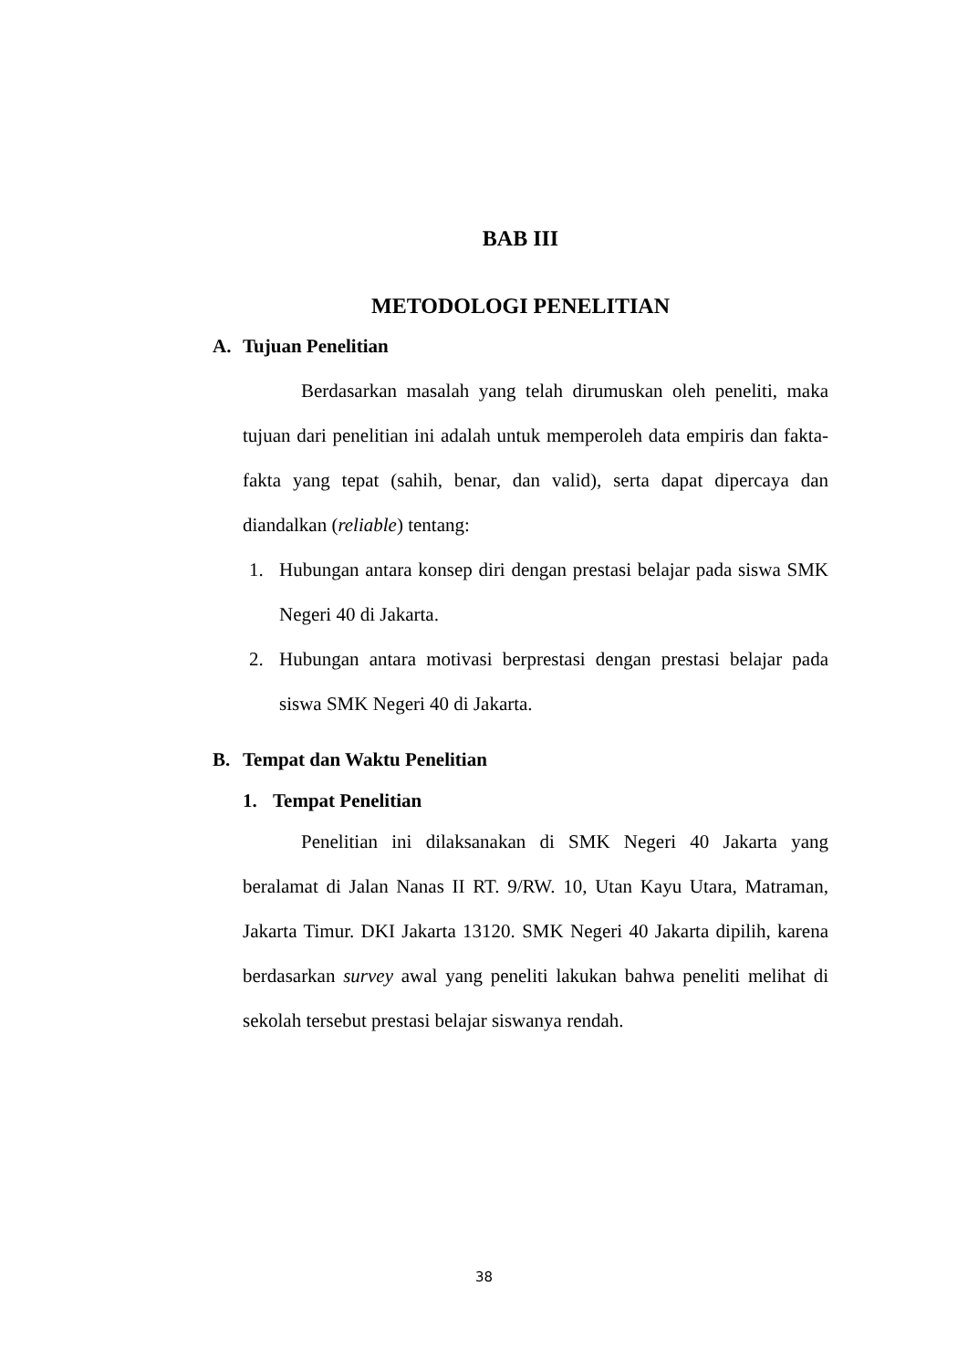BAB III
METODOLOGI PENELITIAN
A. Tujuan Penelitian
Berdasarkan masalah yang telah dirumuskan oleh peneliti, maka tujuan dari penelitian ini adalah untuk memperoleh data empiris dan fakta-fakta yang tepat (sahih, benar, dan valid), serta dapat dipercaya dan diandalkan (reliable) tentang:
1. Hubungan antara konsep diri dengan prestasi belajar pada siswa SMK Negeri 40 di Jakarta.
2. Hubungan antara motivasi berprestasi dengan prestasi belajar pada siswa SMK Negeri 40 di Jakarta.
B. Tempat dan Waktu Penelitian
1. Tempat Penelitian
Penelitian ini dilaksanakan di SMK Negeri 40 Jakarta yang beralamat di Jalan Nanas II RT. 9/RW. 10, Utan Kayu Utara, Matraman, Jakarta Timur. DKI Jakarta 13120. SMK Negeri 40 Jakarta dipilih, karena berdasarkan survey awal yang peneliti lakukan bahwa peneliti melihat di sekolah tersebut prestasi belajar siswanya rendah.
38